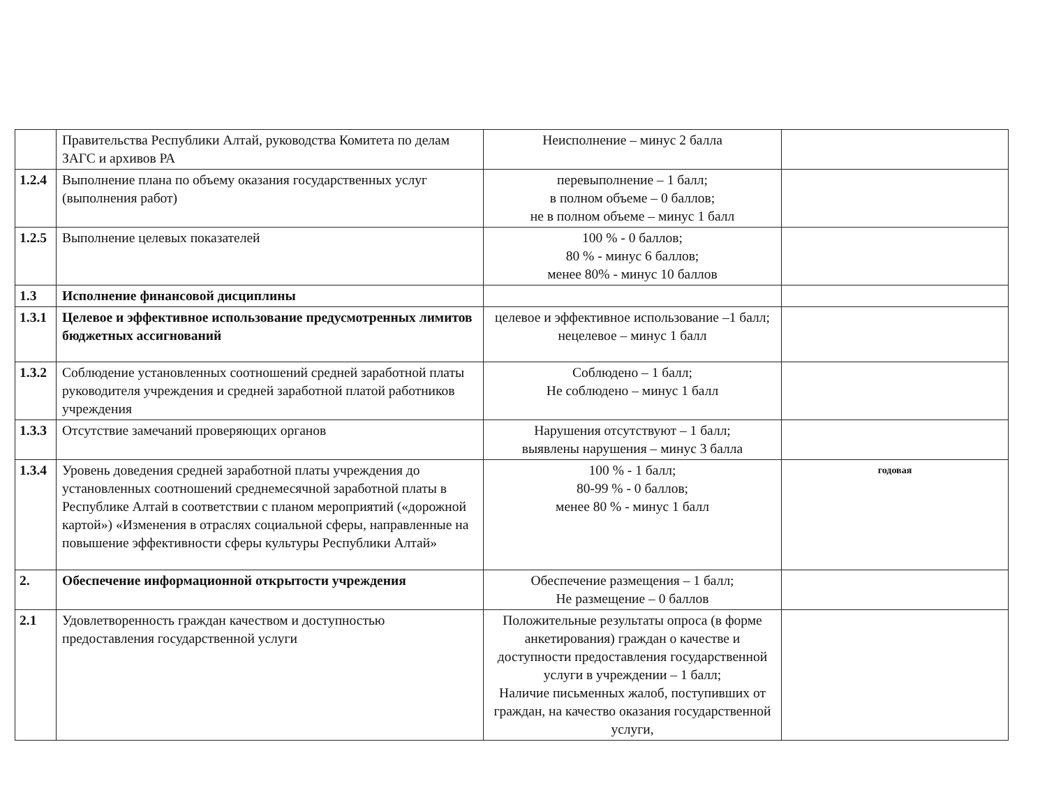| | Правительства Республики Алтай, руководства Комитета по делам ЗАГС и архивов РА | Неисполнение – минус 2 балла | |
| 1.2.4 | Выполнение плана по объему оказания государственных услуг (выполнения работ) | перевыполнение – 1 балл; в полном объеме – 0 баллов; не в полном объеме – минус 1 балл | |
| 1.2.5 | Выполнение целевых показателей | 100 % - 0 баллов; 80 % - минус 6 баллов; менее 80% - минус 10 баллов | |
| 1.3 | Исполнение финансовой дисциплины | | |
| 1.3.1 | Целевое и эффективное использование предусмотренных лимитов бюджетных ассигнований | целевое и эффективное использование –1 балл; нецелевое – минус 1 балл | |
| 1.3.2 | Соблюдение установленных соотношений средней заработной платы руководителя учреждения и средней заработной платой работников учреждения | Соблюдено – 1 балл; Не соблюдено – минус 1 балл | |
| 1.3.3 | Отсутствие замечаний проверяющих органов | Нарушения отсутствуют – 1 балл; выявлены нарушения – минус 3 балла | |
| 1.3.4 | Уровень доведения средней заработной платы учреждения до установленных соотношений среднемесячной заработной платы в Республике Алтай в соответствии с планом мероприятий («дорожной картой») «Изменения в отраслях социальной сферы, направленные на повышение эффективности сферы культуры Республики Алтай» | 100 % - 1 балл; 80-99 % - 0 баллов; менее 80 % - минус 1 балл | годовая |
| 2. | Обеспечение информационной открытости учреждения | Обеспечение размещения – 1 балл; Не размещение – 0 баллов | |
| 2.1 | Удовлетворенность граждан качеством и доступностью предоставления государственной услуги | Положительные результаты опроса (в форме анкетирования) граждан о качестве и доступности предоставления государственной услуги в учреждении – 1 балл; Наличие письменных жалоб, поступивших от граждан, на качество оказания государственной услуги, | |